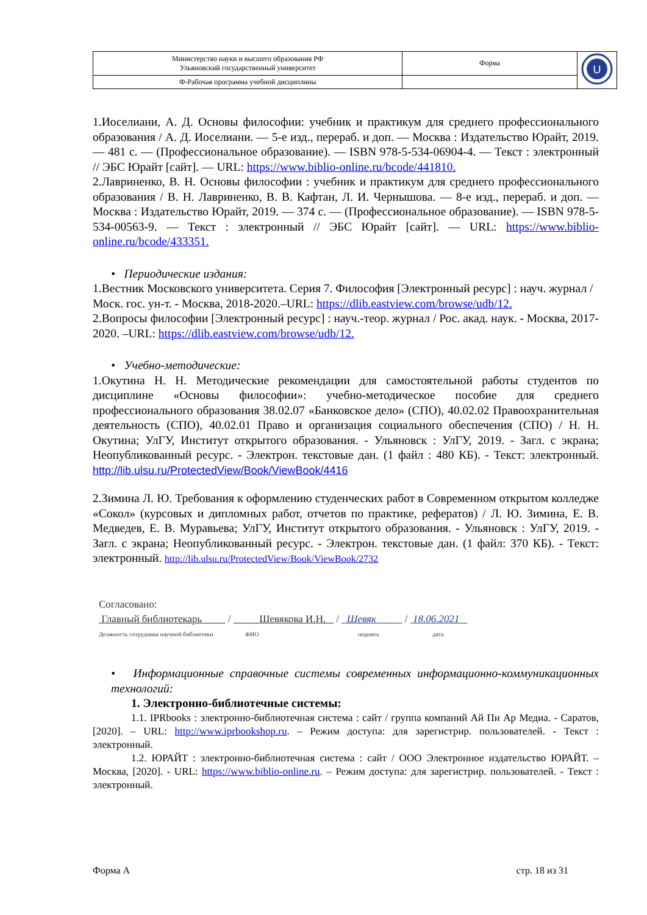| Министерство науки и высшего образования РФ Ульяновский государственный университет | Форма | U |
| Ф-Рабочая программа учебной дисциплины | | |
1.Иоселиани, А. Д. Основы философии: учебник и практикум для среднего профессионального образования / А. Д. Иоселиани. — 5-е изд., перераб. и доп. — Москва : Издательство Юрайт, 2019. — 481 с. — (Профессиональное образование). — ISBN 978-5-534-06904-4. — Текст : электронный // ЭБС Юрайт [сайт]. — URL: https://www.biblio-online.ru/bcode/441810.
2.Лавриненко, В. Н. Основы философии : учебник и практикум для среднего профессионального образования / В. Н. Лавриненко, В. В. Кафтан, Л. И. Чернышова. — 8-е изд., перераб. и доп. — Москва : Издательство Юрайт, 2019. — 374 с. — (Профессиональное образование). — ISBN 978-5-534-00563-9. — Текст : электронный // ЭБС Юрайт [сайт]. — URL: https://www.biblio-online.ru/bcode/433351.
• Периодические издания:
1.Вестник Московского университета. Серия 7. Философия [Электронный ресурс] : науч. журнал / Моск. гос. ун-т. - Москва, 2018-2020.–URL: https://dlib.eastview.com/browse/udb/12.
2.Вопросы философии [Электронный ресурс] : науч.-теор. журнал / Рос. акад. наук. - Москва, 2017-2020. –URL: https://dlib.eastview.com/browse/udb/12.
• Учебно-методические:
1.Окутина Н. Н. Методические рекомендации для самостоятельной работы студентов по дисциплине «Основы философии»: учебно-методическое пособие для среднего профессионального образования 38.02.07 «Банковское дело» (СПО), 40.02.02 Правоохранительная деятельность (СПО), 40.02.01 Право и организация социального обеспечения (СПО) / Н. Н. Окутина; УлГУ, Институт открытого образования. - Ульяновск : УлГУ, 2019. - Загл. с экрана; Неопубликованный ресурс. - Электрон. текстовые дан. (1 файл : 480 КБ). - Текст: электронный. http://lib.ulsu.ru/ProtectedView/Book/ViewBook/4416
2.Зимина Л. Ю. Требования к оформлению студенческих работ в Современном открытом колледже «Сокол» (курсовых и дипломных работ, отчетов по практике, рефератов) / Л. Ю. Зимина, Е. В. Медведев, Е. В. Муравьева; УлГУ, Институт открытого образования. - Ульяновск : УлГУ, 2019. - Загл. с экрана; Неопубликованный ресурс. - Электрон. текстовые дан. (1 файл: 370 КБ). - Текст: электронный. http://lib.ulsu.ru/ProtectedView/Book/ViewBook/2732
Согласовано:
Главный библиотекарь / Шевякова И.Н. / Шевяк / 18.06.2021
Должность сотрудника научной библиотеки ФИО подпись дата
• Информационные справочные системы современных информационно-коммуникационных технологий:
1. Электронно-библиотечные системы:
1.1. IPRbooks : электронно-библиотечная система : сайт / группа компаний Ай Пи Ар Медиа. - Саратов, [2020]. – URL: http://www.iprbookshop.ru. – Режим доступа: для зарегистрир. пользователей. - Текст : электронный.
1.2. ЮРАЙТ : электронно-библиотечная система : сайт / ООО Электронное издательство ЮРАЙТ. – Москва, [2020]. - URL: https://www.biblio-online.ru. – Режим доступа: для зарегистрир. пользователей. - Текст : электронный.
Форма А стр. 18 из 31